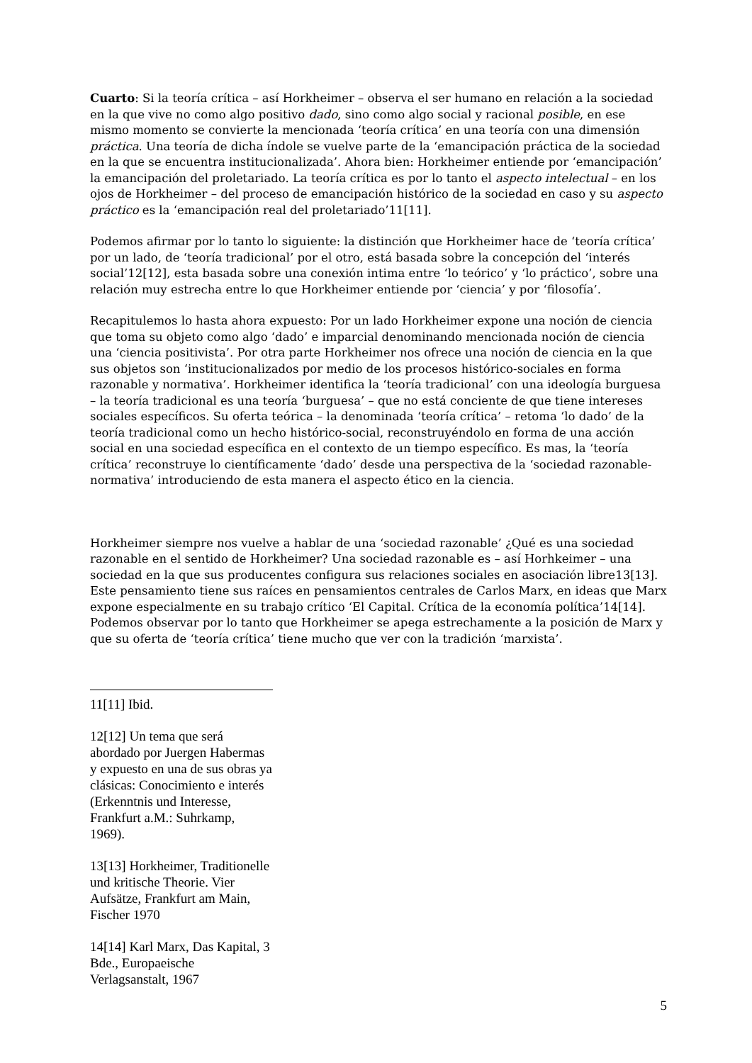Cuarto: Si la teoría crítica – así Horkheimer – observa el ser humano en relación a la sociedad en la que vive no como algo positivo dado, sino como algo social y racional posible, en ese mismo momento se convierte la mencionada ‘teoría crítica’ en una teoría con una dimensión práctica. Una teoría de dicha índole se vuelve parte de la ‘emancipación práctica de la sociedad en la que se encuentra institucionalizada’. Ahora bien: Horkheimer entiende por ‘emancipación’ la emancipación del proletariado. La teoría crítica es por lo tanto el aspecto intelectual – en los ojos de Horkheimer – del proceso de emancipación histórico de la sociedad en caso y su aspecto práctico es la ‘emancipación real del proletariado’11[11].
Podemos afirmar por lo tanto lo siguiente: la distinción que Horkheimer hace de ‘teoría crítica’ por un lado, de ‘teoría tradicional’ por el otro, está basada sobre la concepción del ‘interés social’12[12], esta basada sobre una conexión intima entre ‘lo teórico’ y ‘lo práctico’, sobre una relación muy estrecha entre lo que Horkheimer entiende por ‘ciencia’ y por ‘filosofía’.
Recapitulemos lo hasta ahora expuesto: Por un lado Horkheimer expone una noción de ciencia que toma su objeto como algo ‘dado’ e imparcial denominando mencionada noción de ciencia una ‘ciencia positivista’. Por otra parte Horkheimer nos ofrece una noción de ciencia en la que sus objetos son ‘institucionalizados por medio de los procesos histórico-sociales en forma razonable y normativa’. Horkheimer identifica la ‘teoría tradicional’ con una ideología burguesa – la teoría tradicional es una teoría ‘burguesa’ – que no está conciente de que tiene intereses sociales específicos. Su oferta teórica – la denominada ‘teoría crítica’ – retoma ‘lo dado’ de la teoría tradicional como un hecho histórico-social, reconstruyéndolo en forma de una acción social en una sociedad específica en el contexto de un tiempo específico. Es mas, la ‘teoría crítica’ reconstruye lo científicamente ‘dado’ desde una perspectiva de la ‘sociedad razonable-normativa’ introduciendo de esta manera el aspecto ético en la ciencia.
Horkheimer siempre nos vuelve a hablar de una ‘sociedad razonable’ ¿Qué es una sociedad razonable en el sentido de Horkheimer? Una sociedad razonable es – así Horhkeimer – una sociedad en la que sus producentes configura sus relaciones sociales en asociación libre13[13]. Este pensamiento tiene sus raíces en pensamientos centrales de Carlos Marx, en ideas que Marx expone especialmente en su trabajo crítico ‘El Capital. Crítica de la economía política’14[14]. Podemos observar por lo tanto que Horkheimer se apega estrechamente a la posición de Marx y que su oferta de ‘teoría crítica’ tiene mucho que ver con la tradición ‘marxista’.
11[11] Ibid.
12[12] Un tema que será abordado por Juergen Habermas y expuesto en una de sus obras ya clásicas: Conocimiento e interés (Erkenntnis und Interesse, Frankfurt a.M.: Suhrkamp, 1969).
13[13] Horkheimer, Traditionelle und kritische Theorie. Vier Aufsätze, Frankfurt am Main, Fischer 1970
14[14] Karl Marx, Das Kapital, 3 Bde., Europaeische Verlagsanstalt, 1967
5